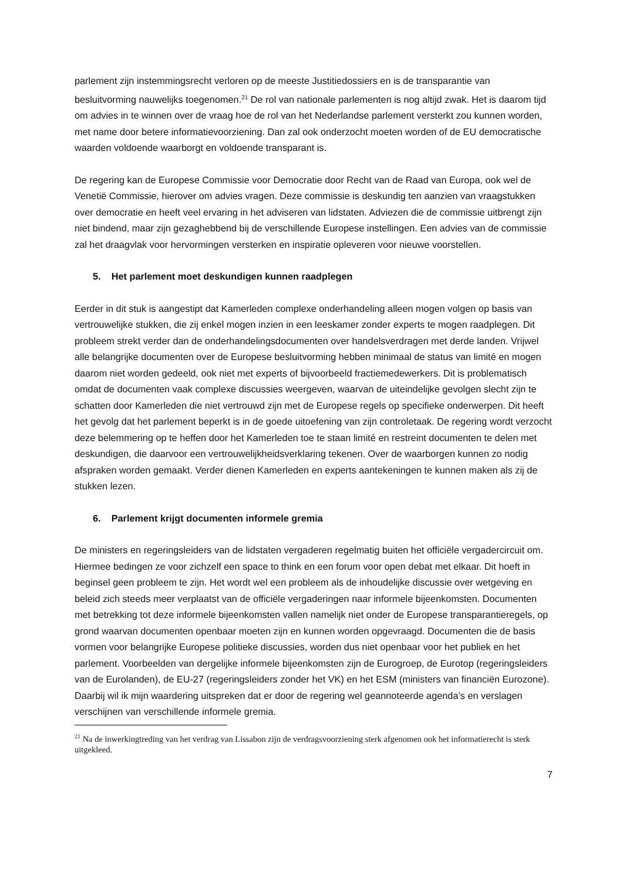parlement zijn instemmingsrecht verloren op de meeste Justitiedossiers en is de transparantie van besluitvorming nauwelijks toegenomen.<sup>21</sup> De rol van nationale parlementen is nog altijd zwak. Het is daarom tijd om advies in te winnen over de vraag hoe de rol van het Nederlandse parlement versterkt zou kunnen worden, met name door betere informatievoorziening. Dan zal ook onderzocht moeten worden of de EU democratische waarden voldoende waarborgt en voldoende transparant is.
De regering kan de Europese Commissie voor Democratie door Recht van de Raad van Europa, ook wel de Venetië Commissie, hierover om advies vragen. Deze commissie is deskundig ten aanzien van vraagstukken over democratie en heeft veel ervaring in het adviseren van lidstaten. Adviezen die de commissie uitbrengt zijn niet bindend, maar zijn gezaghebbend bij de verschillende Europese instellingen. Een advies van de commissie zal het draagvlak voor hervormingen versterken en inspiratie opleveren voor nieuwe voorstellen.
5. Het parlement moet deskundigen kunnen raadplegen
Eerder in dit stuk is aangestipt dat Kamerleden complexe onderhandeling alleen mogen volgen op basis van vertrouwelijke stukken, die zij enkel mogen inzien in een leeskamer zonder experts te mogen raadplegen. Dit probleem strekt verder dan de onderhandelingsdocumenten over handelsverdragen met derde landen. Vrijwel alle belangrijke documenten over de Europese besluitvorming hebben minimaal de status van limité en mogen daarom niet worden gedeeld, ook niet met experts of bijvoorbeeld fractiemedewerkers. Dit is problematisch omdat de documenten vaak complexe discussies weergeven, waarvan de uiteindelijke gevolgen slecht zijn te schatten door Kamerleden die niet vertrouwd zijn met de Europese regels op specifieke onderwerpen. Dit heeft het gevolg dat het parlement beperkt is in de goede uitoefening van zijn controletaak. De regering wordt verzocht deze belemmering op te heffen door het Kamerleden toe te staan limité en restreint documenten te delen met deskundigen, die daarvoor een vertrouwelijkheidsverklaring tekenen. Over de waarborgen kunnen zo nodig afspraken worden gemaakt. Verder dienen Kamerleden en experts aantekeningen te kunnen maken als zij de stukken lezen.
6. Parlement krijgt documenten informele gremia
De ministers en regeringsleiders van de lidstaten vergaderen regelmatig buiten het officiële vergadercircuit om. Hiermee bedingen ze voor zichzelf een space to think en een forum voor open debat met elkaar. Dit hoeft in beginsel geen probleem te zijn. Het wordt wel een probleem als de inhoudelijke discussie over wetgeving en beleid zich steeds meer verplaatst van de officiële vergaderingen naar informele bijeenkomsten. Documenten met betrekking tot deze informele bijeenkomsten vallen namelijk niet onder de Europese transparantieregels, op grond waarvan documenten openbaar moeten zijn en kunnen worden opgevraagd. Documenten die de basis vormen voor belangrijke Europese politieke discussies, worden dus niet openbaar voor het publiek en het parlement. Voorbeelden van dergelijke informele bijeenkomsten zijn de Eurogroep, de Eurotop (regeringsleiders van de Eurolanden), de EU-27 (regeringsleiders zonder het VK) en het ESM (ministers van financiën Eurozone). Daarbij wil ik mijn waardering uitspreken dat er door de regering wel geannoteerde agenda’s en verslagen verschijnen van verschillende informele gremia.
<sup>21</sup> Na de inwerkingtreding van het verdrag van Lissabon zijn de verdragsvoorziening sterk afgenomen ook het informatierecht is sterk uitgekleed.
7